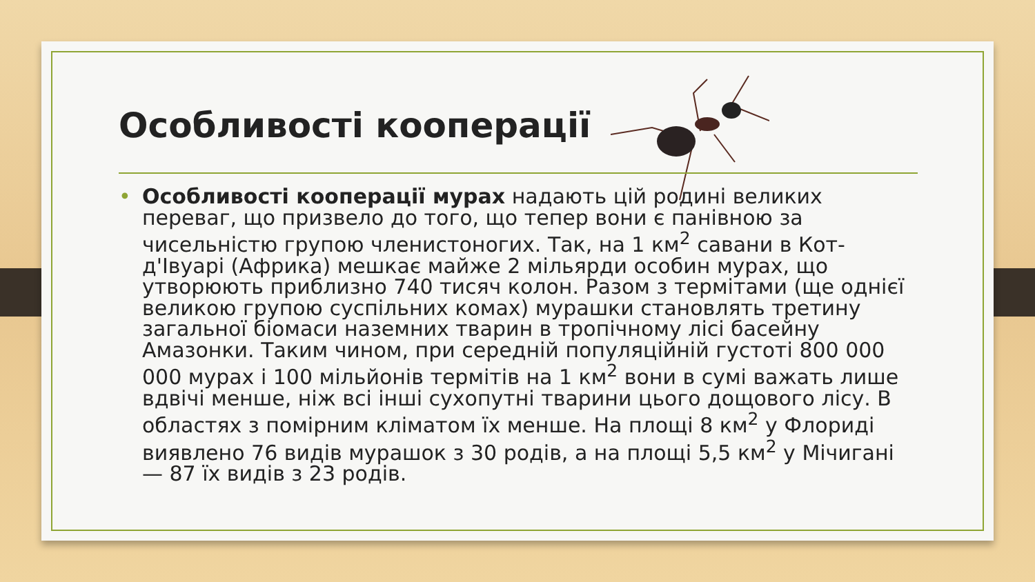Особливості кооперації
• Особливості кооперації мурах надають цій родині великих переваг, що призвело до того, що тепер вони є панівною за чисельністю групою членистоногих. Так, на 1 км<sup>2</sup> савани в Кот-д'Івуарі (Африка) мешкає майже 2 мільярди особин мурах, що утворюють приблизно 740 тисяч колон. Разом з термітами (ще однієї великою групою суспільних комах) мурашки становлять третину загальної біомаси наземних тварин в тропічному лісі басейну Амазонки. Таким чином, при середній популяційній густоті 800 000 000 мурах і 100 мільйонів термітів на 1 км<sup>2</sup> вони в сумі важать лише вдвічі менше, ніж всі інші сухопутні тварини цього дощового лісу. В областях з помірним кліматом їх менше. На площі 8 км<sup>2</sup> у Флориді виявлено 76 видів мурашок з 30 родів, а на площі 5,5 км<sup>2</sup> у Мічигані — 87 їх видів з 23 родів.